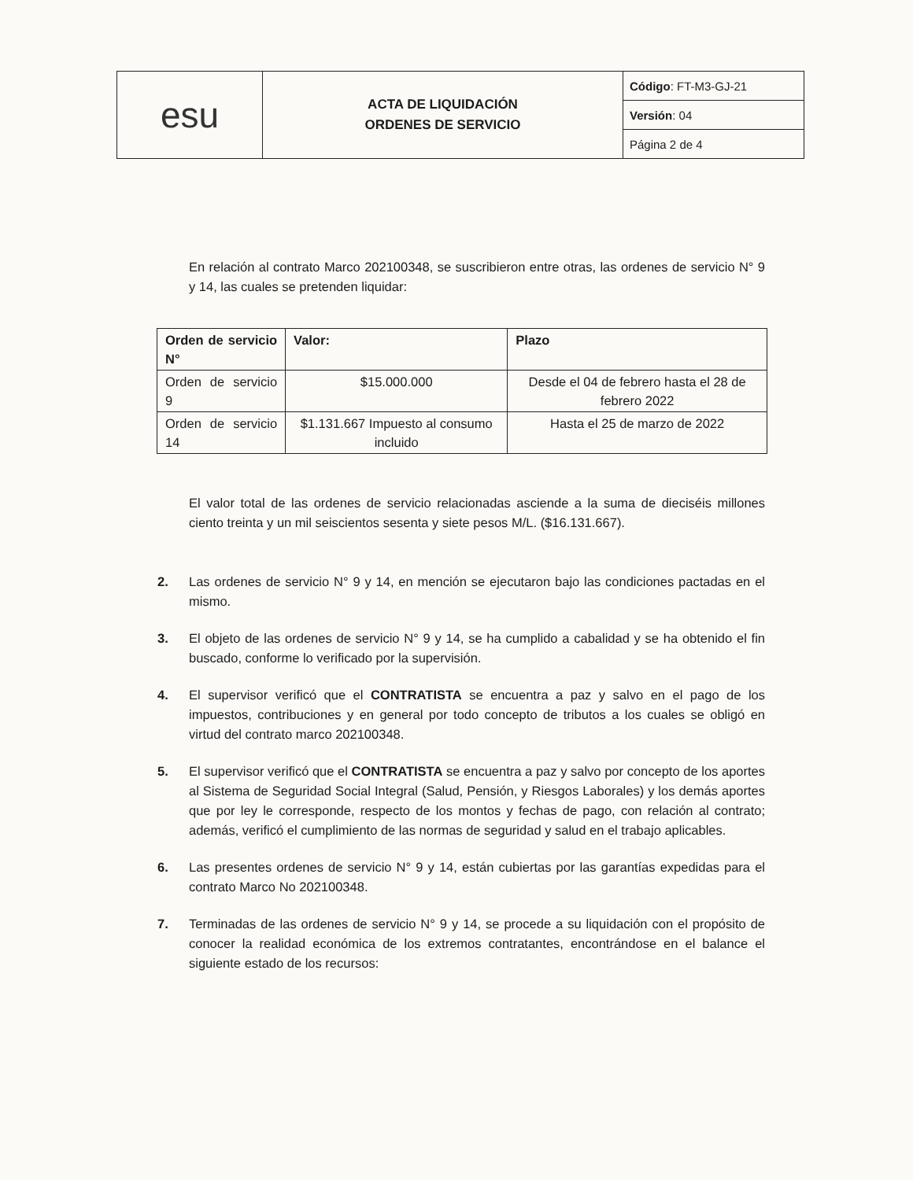| esu | ACTA DE LIQUIDACIÓN ORDENES DE SERVICIO | Código : FT-M3-GJ-21 |
| | | Versión : 04 |
| | | Página 2 de 4 |
En relación al contrato Marco 202100348, se suscribieron entre otras, las ordenes de servicio N° 9 y 14, las cuales se pretenden liquidar:
| Orden de servicio N° | Valor: | Plazo |
| --- | --- | --- |
| Orden de servicio 9 | $15.000.000 | Desde el 04 de febrero hasta el 28 de febrero 2022 |
| Orden de servicio 14 | $1.131.667 Impuesto al consumo incluido | Hasta el 25 de marzo de 2022 |
El valor total de las ordenes de servicio relacionadas asciende a la suma de dieciséis millones ciento treinta y un mil seiscientos sesenta y siete pesos M/L. ($16.131.667).
2. Las ordenes de servicio N° 9 y 14, en mención se ejecutaron bajo las condiciones pactadas en el mismo.
3. El objeto de las ordenes de servicio N° 9 y 14, se ha cumplido a cabalidad y se ha obtenido el fin buscado, conforme lo verificado por la supervisión.
4. El supervisor verificó que el CONTRATISTA se encuentra a paz y salvo en el pago de los impuestos, contribuciones y en general por todo concepto de tributos a los cuales se obligó en virtud del contrato marco 202100348.
5. El supervisor verificó que el CONTRATISTA se encuentra a paz y salvo por concepto de los aportes al Sistema de Seguridad Social Integral (Salud, Pensión, y Riesgos Laborales) y los demás aportes que por ley le corresponde, respecto de los montos y fechas de pago, con relación al contrato; además, verificó el cumplimiento de las normas de seguridad y salud en el trabajo aplicables.
6. Las presentes ordenes de servicio N° 9 y 14, están cubiertas por las garantías expedidas para el contrato Marco No 202100348.
7. Terminadas de las ordenes de servicio N° 9 y 14, se procede a su liquidación con el propósito de conocer la realidad económica de los extremos contratantes, encontrándose en el balance el siguiente estado de los recursos: